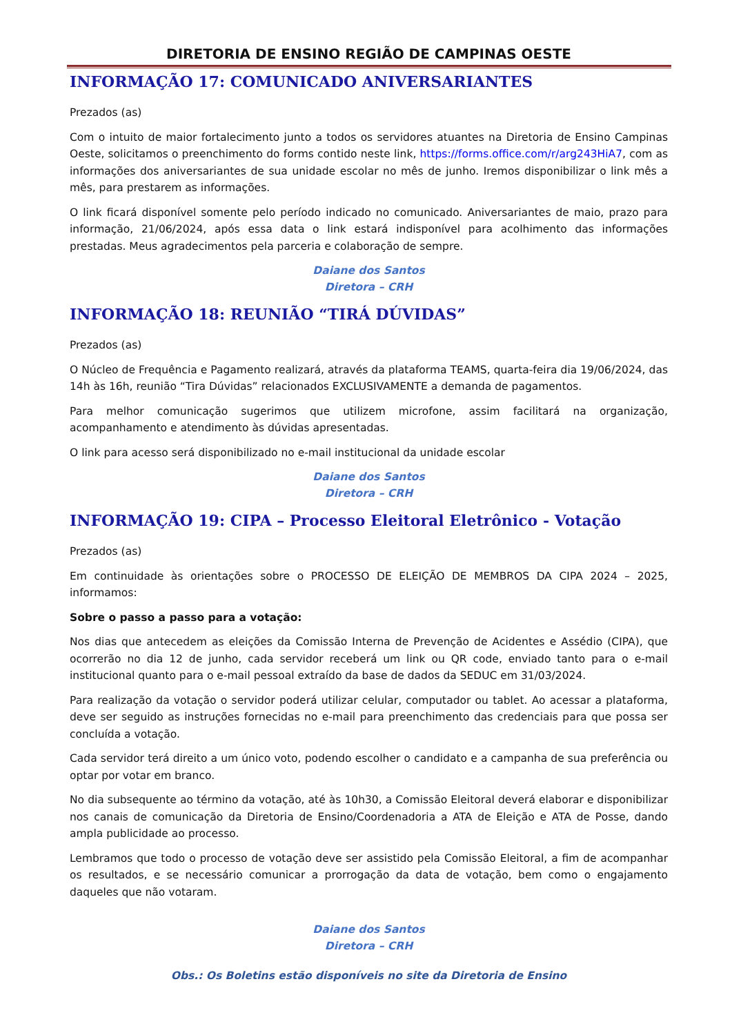DIRETORIA DE ENSINO REGIÃO DE CAMPINAS OESTE
INFORMAÇÃO 17: COMUNICADO ANIVERSARIANTES
Prezados (as)
Com o intuito de maior fortalecimento junto a todos os servidores atuantes na Diretoria de Ensino Campinas Oeste, solicitamos o preenchimento do forms contido neste link, https://forms.office.com/r/arg243HiA7, com as informações dos aniversariantes de sua unidade escolar no mês de junho. Iremos disponibilizar o link mês a mês, para prestarem as informações.
O link ficará disponível somente pelo período indicado no comunicado. Aniversariantes de maio, prazo para informação, 21/06/2024, após essa data o link estará indisponível para acolhimento das informações prestadas. Meus agradecimentos pela parceria e colaboração de sempre.
Daiane dos Santos
Diretora – CRH
INFORMAÇÃO 18: REUNIÃO “TIRÁ DÚVIDAS”
Prezados (as)
O Núcleo de Frequência e Pagamento realizará, através da plataforma TEAMS, quarta-feira dia 19/06/2024, das 14h às 16h, reunião “Tira Dúvidas” relacionados EXCLUSIVAMENTE a demanda de pagamentos.
Para melhor comunicação sugerimos que utilizem microfone, assim facilitará na organização, acompanhamento e atendimento às dúvidas apresentadas.
O link para acesso será disponibilizado no e-mail institucional da unidade escolar
Daiane dos Santos
Diretora – CRH
INFORMAÇÃO 19: CIPA – Processo Eleitoral Eletrônico - Votação
Prezados (as)
Em continuidade às orientações sobre o PROCESSO DE ELEIÇÃO DE MEMBROS DA CIPA 2024 – 2025, informamos:
Sobre o passo a passo para a votação:
Nos dias que antecedem as eleições da Comissão Interna de Prevenção de Acidentes e Assédio (CIPA), que ocorrerão no dia 12 de junho, cada servidor receberá um link ou QR code, enviado tanto para o e-mail institucional quanto para o e-mail pessoal extraído da base de dados da SEDUC em 31/03/2024.
Para realização da votação o servidor poderá utilizar celular, computador ou tablet. Ao acessar a plataforma, deve ser seguido as instruções fornecidas no e-mail para preenchimento das credenciais para que possa ser concluída a votação.
Cada servidor terá direito a um único voto, podendo escolher o candidato e a campanha de sua preferência ou optar por votar em branco.
No dia subsequente ao término da votação, até às 10h30, a Comissão Eleitoral deverá elaborar e disponibilizar nos canais de comunicação da Diretoria de Ensino/Coordenadoria a ATA de Eleição e ATA de Posse, dando ampla publicidade ao processo.
Lembramos que todo o processo de votação deve ser assistido pela Comissão Eleitoral, a fim de acompanhar os resultados, e se necessário comunicar a prorrogação da data de votação, bem como o engajamento daqueles que não votaram.
Daiane dos Santos
Diretora – CRH
Obs.: Os Boletins estão disponíveis no site da Diretoria de Ensino